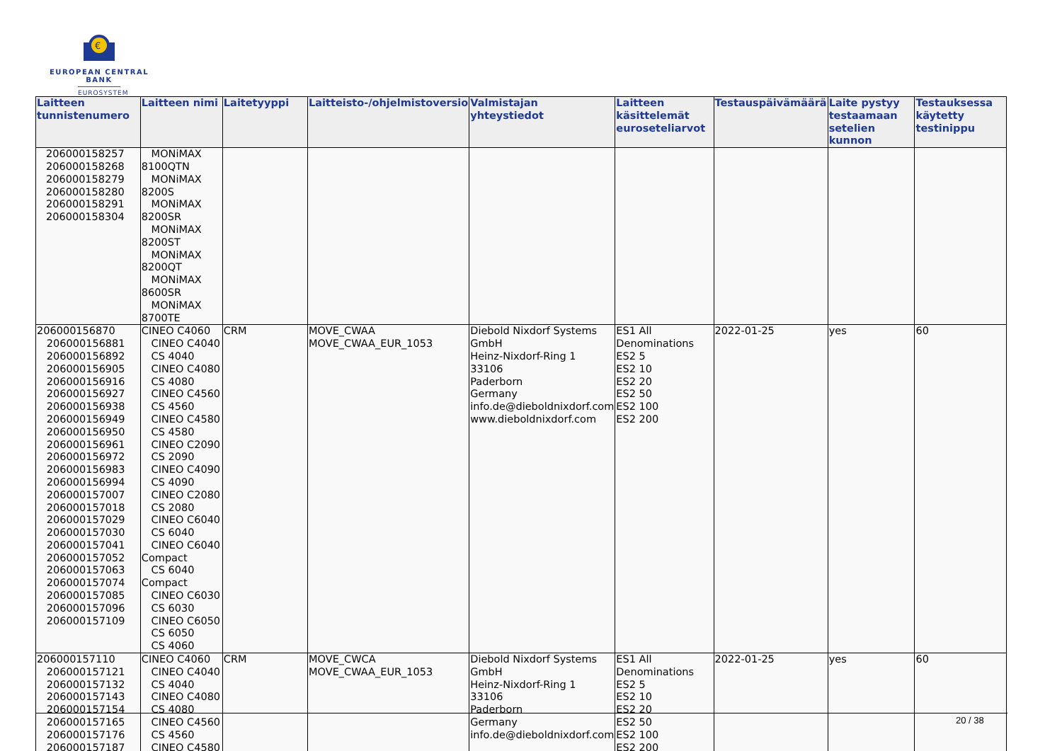€
EUROPEAN CENTRAL BANK
EUROSYSTEM
| Laitteen tunnistenumero | Laitteen nimi | Laitetyyppi | Laitteisto-/ohjelmistoversio | Valmistajan yhteystiedot | Laitteen käsittelemät euroseteliarvot | Testauspäivämäärä | Laite pystyy testaamaan setelien kunnon | Testauksessa käytetty testinippu |
| --- | --- | --- | --- | --- | --- | --- | --- | --- |
| 206000158257 206000158268 206000158279 206000158280 206000158291 206000158304 | MONiMAX 8100QTN MONiMAX 8200S MONiMAX 8200SR MONiMAX 8200ST MONiMAX 8200QT MONiMAX 8600SR MONiMAX 8700TE | | | | | | | |
| 206000156870 206000156881 206000156892 206000156905 206000156916 206000156927 206000156938 206000156949 206000156950 206000156961 206000156972 206000156983 206000156994 206000157007 206000157018 206000157029 206000157030 206000157041 206000157052 206000157063 206000157074 206000157085 206000157096 206000157109 | CINEO C4060 CINEO C4040 CS 4040 CINEO C4080 CS 4080 CINEO C4560 CS 4560 CINEO C4580 CS 4580 CINEO C2090 CS 2090 CINEO C4090 CS 4090 CINEO C2080 CS 2080 CINEO C6040 CS 6040 CINEO C6040 Compact CS 6040 Compact CINEO C6030 CS 6030 CINEO C6050 CS 6050 CS 4060 | CRM | MOVE_CWAA MOVE_CWAA_EUR_1053 | Diebold Nixdorf Systems GmbH Heinz-Nixdorf-Ring 1 33106 Paderborn Germany info.de@dieboldnixdorf.com www.dieboldnixdorf.com | ES1 All Denominations ES2 5 ES2 10 ES2 20 ES2 50 ES2 100 ES2 200 | 2022-01-25 | yes | 60 |
| 206000157110 206000157121 206000157132 206000157143 206000157154 206000157165 206000157176 206000157187 | CINEO C4060 CINEO C4040 CS 4040 CINEO C4080 CS 4080 CINEO C4560 CS 4560 CINEO C4580 | CRM | MOVE_CWCA MOVE_CWAA_EUR_1053 | Diebold Nixdorf Systems GmbH Heinz-Nixdorf-Ring 1 33106 Paderborn Germany info.de@dieboldnixdorf.com | ES1 All Denominations ES2 5 ES2 10 ES2 20 ES2 50 ES2 100 ES2 200 | 2022-01-25 | yes | 60 |
20 / 38